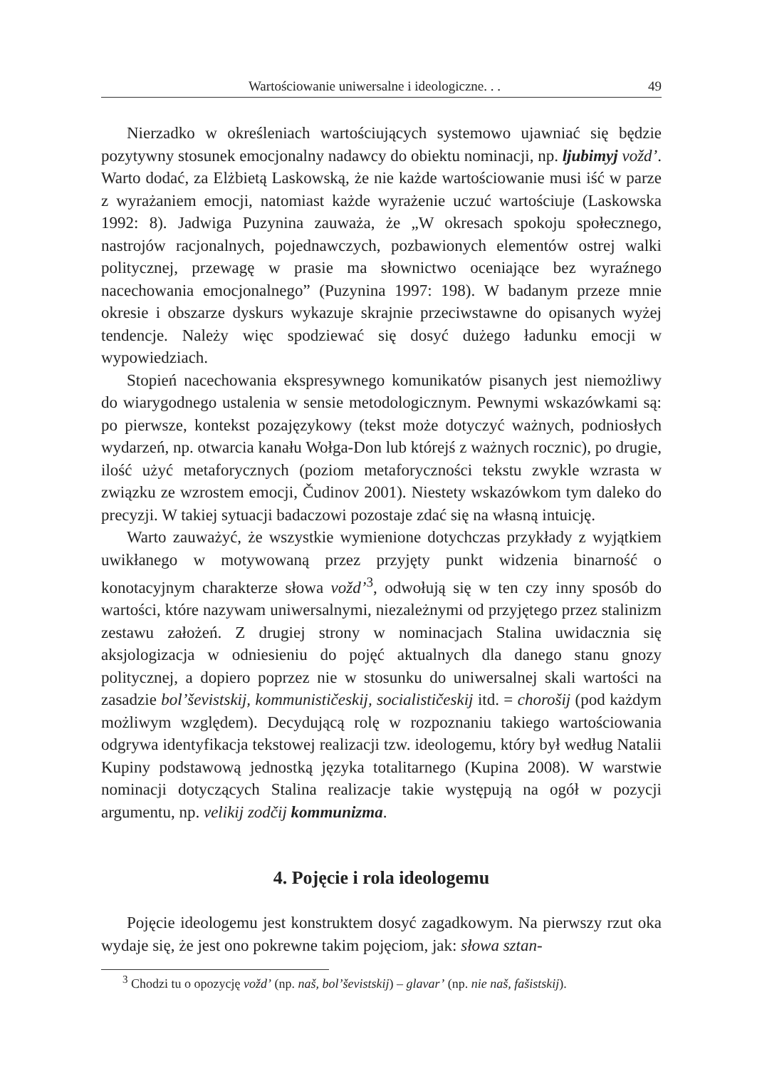Wartościowanie uniwersalne i ideologiczne. . . 49
Nierzadko w określeniach wartościujących systemowo ujawniać się będzie pozytywny stosunek emocjonalny nadawcy do obiektu nominacji, np. ljubimyj vožd’. Warto dodać, za Elżbietą Laskowską, że nie każde wartościowanie musi iść w parze z wyrażaniem emocji, natomiast każde wyrażenie uczuć wartościuje (Laskowska 1992: 8). Jadwiga Puzynina zauważa, że „W okresach spokoju społecznego, nastrojów racjonalnych, pojednawczych, pozbawionych elementów ostrej walki politycznej, przewagę w prasie ma słownictwo oceniające bez wyraźnego nacechowania emocjonalnego” (Puzynina 1997: 198). W badanym przeze mnie okresie i obszarze dyskurs wykazuje skrajnie przeciwstawne do opisanych wyżej tendencje. Należy więc spodziewać się dosyć dużego ładunku emocji w wypowiedziach.
Stopień nacechowania ekspresywnego komunikatów pisanych jest niemożliwy do wiarygodnego ustalenia w sensie metodologicznym. Pewnymi wskazówkami są: po pierwsze, kontekst pozajęzykowy (tekst może dotyczyć ważnych, podniosłych wydarzeń, np. otwarcia kanału Wołga-Don lub którejś z ważnych rocznic), po drugie, ilość użyć metaforycznych (poziom metaforyczności tekstu zwykle wzrasta w związku ze wzrostem emocji, Čudinov 2001). Niestety wskazówkom tym daleko do precyzji. W takiej sytuacji badaczowi pozostaje zdać się na własną intuicję.
Warto zauważyć, że wszystkie wymienione dotychczas przykłady z wyjątkiem uwikłanego w motywowaną przez przyjęty punkt widzenia binarność o konotacyjnym charakterze słowa vožd’<sup>3</sup>, odwołują się w ten czy inny sposób do wartości, które nazywam uniwersalnymi, niezależnymi od przyjętego przez stalinizm zestawu założeń. Z drugiej strony w nominacjach Stalina uwidacznia się aksjologizacja w odniesieniu do pojęć aktualnych dla danego stanu gnozy politycznej, a dopiero poprzez nie w stosunku do uniwersalnej skali wartości na zasadzie bol’ševistskij, kommunističeskij, socialističeskij itd. = chorošij (pod każdym możliwym względem). Decydującą rolę w rozpoznaniu takiego wartościowania odgrywa identyfikacja tekstowej realizacji tzw. ideologemu, który był według Natalii Kupiny podstawową jednostką języka totalitarnego (Kupina 2008). W warstwie nominacji dotyczących Stalina realizacje takie występują na ogół w pozycji argumentu, np. velikij zodčij kommunizma.
4. Pojęcie i rola ideologemu
Pojęcie ideologemu jest konstruktem dosyć zagadkowym. Na pierwszy rzut oka wydaje się, że jest ono pokrewne takim pojęciom, jak: słowa sztan-
<sup>3</sup> Chodzi tu o opozycję vožd’ (np. naš, bol’ševistskij) – glavar’ (np. nie naš, fašistskij).